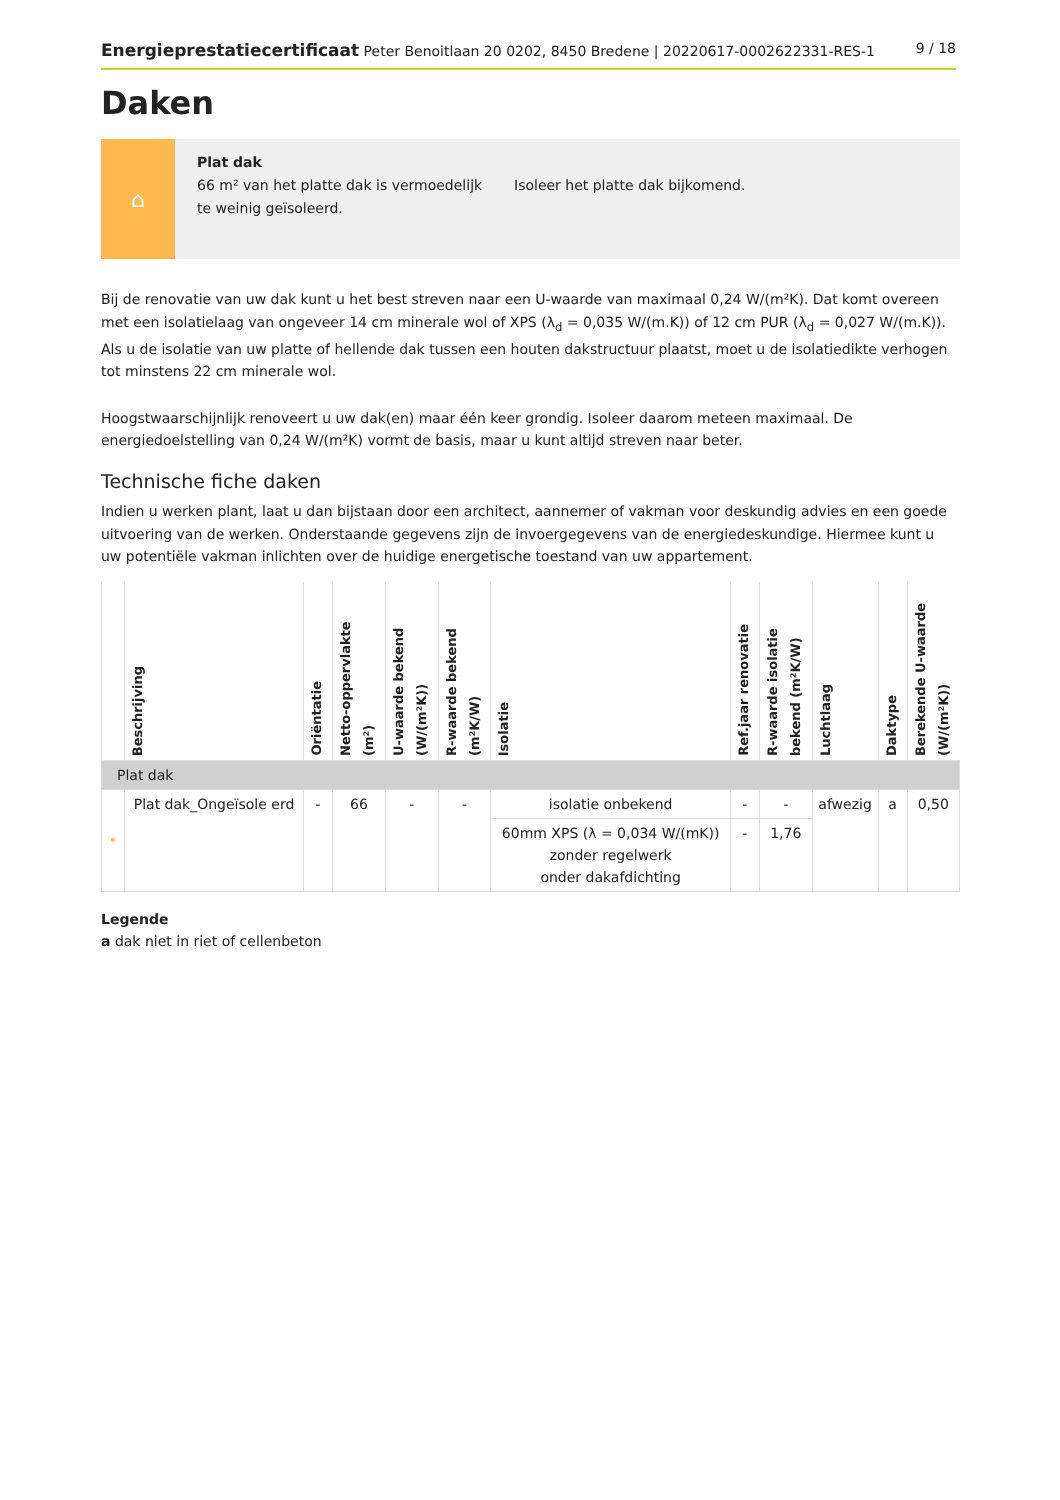Energieprestatiecertificaat Peter Benoitlaan 20 0202, 8450 Bredene | 20220617-0002622331-RES-1 9 / 18
Daken
⌂
Plat dak
66 m² van het platte dak is vermoedelijk te weinig geïsoleerd.
Isoleer het platte dak bijkomend.
Bij de renovatie van uw dak kunt u het best streven naar een U-waarde van maximaal 0,24 W/(m²K). Dat komt overeen met een isolatielaag van ongeveer 14 cm minerale wol of XPS (λ<sub>d</sub> = 0,035 W/(m.K)) of 12 cm PUR (λ<sub>d</sub> = 0,027 W/(m.K)). Als u de isolatie van uw platte of hellende dak tussen een houten dakstructuur plaatst, moet u de isolatiedikte verhogen tot minstens 22 cm minerale wol.
Hoogstwaarschijnlijk renoveert u uw dak(en) maar één keer grondig. Isoleer daarom meteen maximaal. De energiedoelstelling van 0,24 W/(m²K) vormt de basis, maar u kunt altijd streven naar beter.
Technische fiche daken
Indien u werken plant, laat u dan bijstaan door een architect, aannemer of vakman voor deskundig advies en een goede uitvoering van de werken. Onderstaande gegevens zijn de invoergegevens van de energiedeskundige. Hiermee kunt u uw potentiële vakman inlichten over de huidige energetische toestand van uw appartement.
| | Beschrijving | Oriëntatie | Netto-oppervlakte (m²) | U-waarde bekend (W/(m²K)) | R-waarde bekend (m²K/W) | Isolatie | Ref.jaar renovatie | R-waarde isolatie bekend (m²K/W) | Luchtlaag | Daktype | Berekende U-waarde (W/(m²K)) |
| --- | --- | --- | --- | --- | --- | --- | --- | --- | --- | --- | --- |
| Plat dak | | | | | | | | | | | |
| • | Plat dak_Ongeïsole erd | - | 66 | - | - | isolatie onbekend | - | - | afwezig | a | 0,50 |
| | | | | | | 60mm XPS (λ = 0,034 W/(mK)) zonder regelwerk onder dakafdichting | - | 1,76 | | | |
Legende
a dak niet in riet of cellenbeton